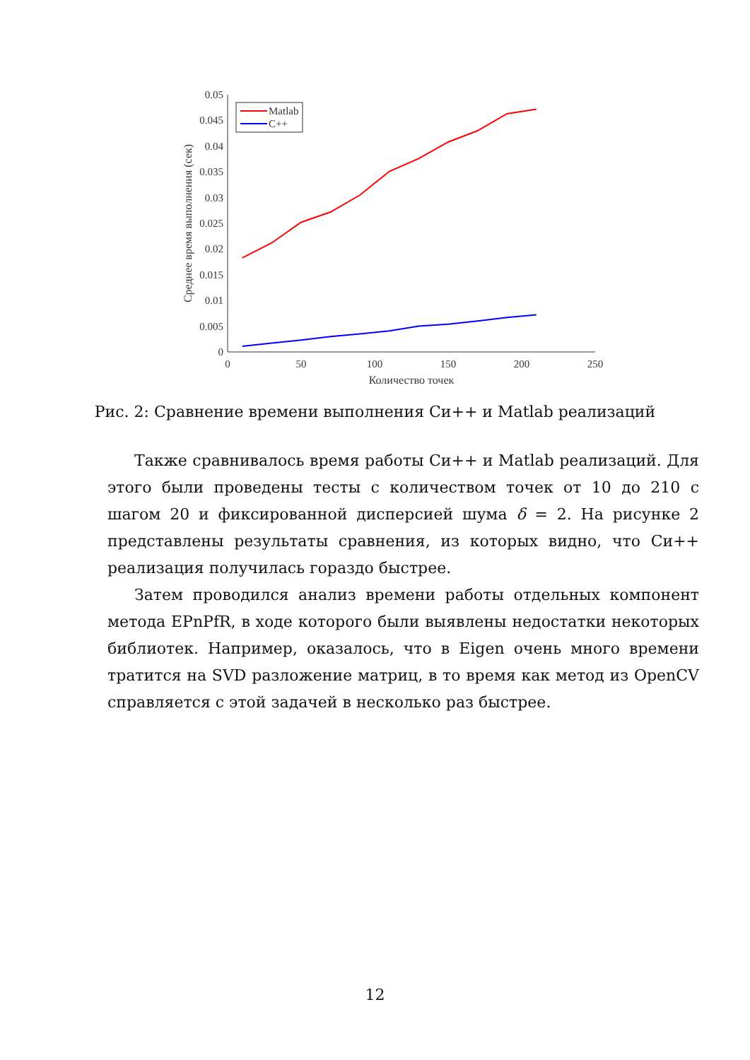0
0.005
0.01
0.015
0.02
0.025
0.03
0.035
0.04
0.045
0.05
0
50
100
150
200
250
Количество точек
Среднее время выполнения (сек)
Matlab
C++
Рис. 2: Сравнение времени выполнения Си++ и Matlab реализаций
Также сравнивалось время работы Си++ и Matlab реализаций. Для этого были проведены тесты с количеством точек от 10 до 210 с шагом 20 и фиксированной дисперсией шума δ = 2. На рисунке 2 представлены результаты сравнения, из которых видно, что Си++ реализация получилась гораздо быстрее.
Затем проводился анализ времени работы отдельных компонент метода EPnPfR, в ходе которого были выявлены недостатки некоторых библиотек. Например, оказалось, что в Eigen очень много времени тратится на SVD разложение матриц, в то время как метод из OpenCV справляется с этой задачей в несколько раз быстрее.
12